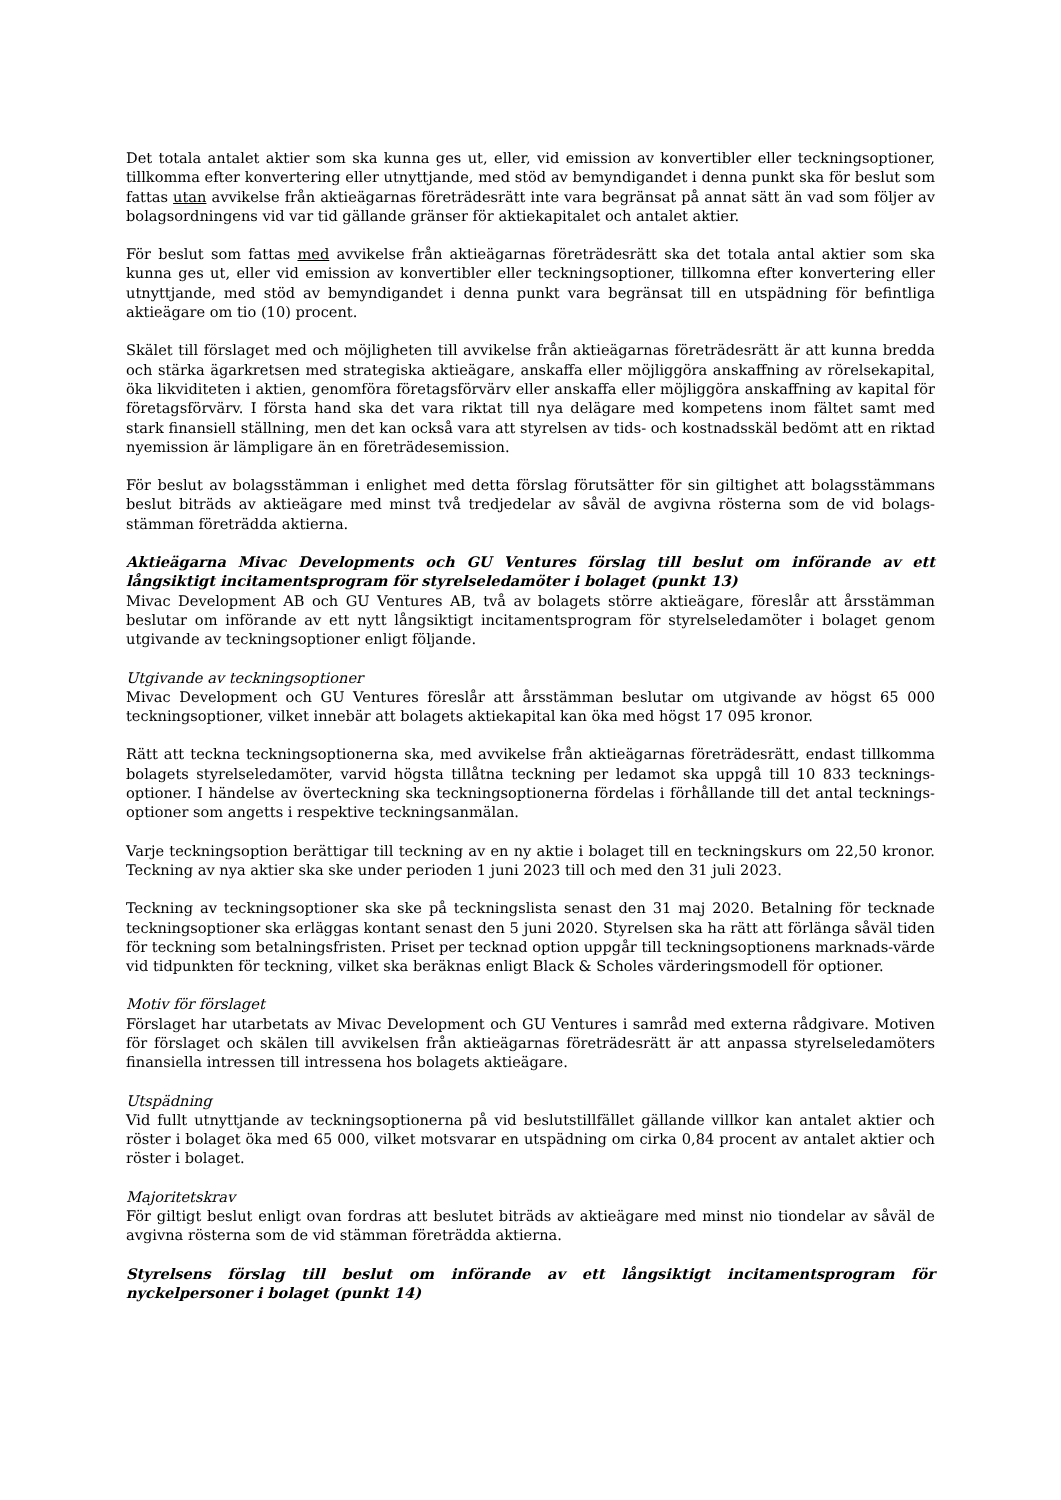Det totala antalet aktier som ska kunna ges ut, eller, vid emission av konvertibler eller teckningsoptioner, tillkomma efter konvertering eller utnyttjande, med stöd av bemyndigandet i denna punkt ska för beslut som fattas utan avvikelse från aktieägarnas företrädesrätt inte vara begränsat på annat sätt än vad som följer av bolagsordningens vid var tid gällande gränser för aktiekapitalet och antalet aktier.
För beslut som fattas med avvikelse från aktieägarnas företrädesrätt ska det totala antal aktier som ska kunna ges ut, eller vid emission av konvertibler eller teckningsoptioner, tillkomna efter konvertering eller utnyttjande, med stöd av bemyndigandet i denna punkt vara begränsat till en utspädning för befintliga aktieägare om tio (10) procent.
Skälet till förslaget med och möjligheten till avvikelse från aktieägarnas företrädesrätt är att kunna bredda och stärka ägarkretsen med strategiska aktieägare, anskaffa eller möjliggöra anskaffning av rörelsekapital, öka likviditeten i aktien, genomföra företagsförvärv eller anskaffa eller möjliggöra anskaffning av kapital för företagsförvärv. I första hand ska det vara riktat till nya delägare med kompetens inom fältet samt med stark finansiell ställning, men det kan också vara att styrelsen av tids- och kostnadsskäl bedömt att en riktad nyemission är lämpligare än en företrädesemission.
För beslut av bolagsstämman i enlighet med detta förslag förutsätter för sin giltighet att bolagsstämmans beslut biträds av aktieägare med minst två tredjedelar av såväl de avgivna rösterna som de vid bolags-stämman företrädda aktierna.
Aktieägarna Mivac Developments och GU Ventures förslag till beslut om införande av ett långsiktigt incitamentsprogram för styrelseledamöter i bolaget (punkt 13)
Mivac Development AB och GU Ventures AB, två av bolagets större aktieägare, föreslår att årsstämman beslutar om införande av ett nytt långsiktigt incitamentsprogram för styrelseledamöter i bolaget genom utgivande av teckningsoptioner enligt följande.
Utgivande av teckningsoptioner
Mivac Development och GU Ventures föreslår att årsstämman beslutar om utgivande av högst 65 000 teckningsoptioner, vilket innebär att bolagets aktiekapital kan öka med högst 17 095 kronor.
Rätt att teckna teckningsoptionerna ska, med avvikelse från aktieägarnas företrädesrätt, endast tillkomma bolagets styrelseledamöter, varvid högsta tillåtna teckning per ledamot ska uppgå till 10 833 tecknings-optioner. I händelse av överteckning ska teckningsoptionerna fördelas i förhållande till det antal tecknings-optioner som angetts i respektive teckningsanmälan.
Varje teckningsoption berättigar till teckning av en ny aktie i bolaget till en teckningskurs om 22,50 kronor. Teckning av nya aktier ska ske under perioden 1 juni 2023 till och med den 31 juli 2023.
Teckning av teckningsoptioner ska ske på teckningslista senast den 31 maj 2020. Betalning för tecknade teckningsoptioner ska erläggas kontant senast den 5 juni 2020. Styrelsen ska ha rätt att förlänga såväl tiden för teckning som betalningsfristen. Priset per tecknad option uppgår till teckningsoptionens marknads-värde vid tidpunkten för teckning, vilket ska beräknas enligt Black & Scholes värderingsmodell för optioner.
Motiv för förslaget
Förslaget har utarbetats av Mivac Development och GU Ventures i samråd med externa rådgivare. Motiven för förslaget och skälen till avvikelsen från aktieägarnas företrädesrätt är att anpassa styrelseledamöters finansiella intressen till intressena hos bolagets aktieägare.
Utspädning
Vid fullt utnyttjande av teckningsoptionerna på vid beslutstillfället gällande villkor kan antalet aktier och röster i bolaget öka med 65 000, vilket motsvarar en utspädning om cirka 0,84 procent av antalet aktier och röster i bolaget.
Majoritetskrav
För giltigt beslut enligt ovan fordras att beslutet biträds av aktieägare med minst nio tiondelar av såväl de avgivna rösterna som de vid stämman företrädda aktierna.
Styrelsens förslag till beslut om införande av ett långsiktigt incitamentsprogram för nyckelpersoner i bolaget (punkt 14)